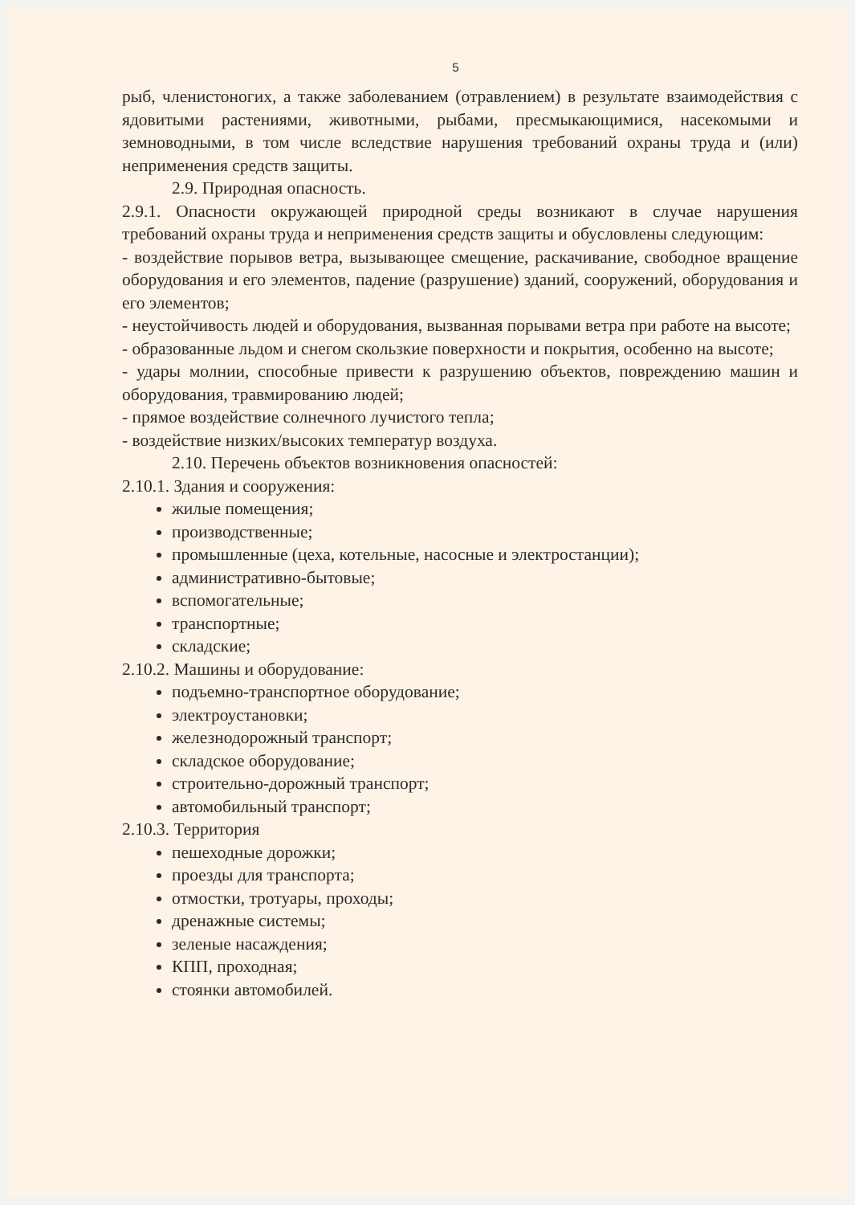5
рыб, членистоногих, а также заболеванием (отравлением) в результате взаимодействия с ядовитыми растениями, животными, рыбами, пресмыкающимися, насекомыми и земноводными, в том числе вследствие нарушения требований охраны труда и (или) неприменения средств защиты.
2.9. Природная опасность.
2.9.1. Опасности окружающей природной среды возникают в случае нарушения требований охраны труда и неприменения средств защиты и обусловлены следующим:
- воздействие порывов ветра, вызывающее смещение, раскачивание, свободное вращение оборудования и его элементов, падение (разрушение) зданий, сооружений, оборудования и его элементов;
- неустойчивость людей и оборудования, вызванная порывами ветра при работе на высоте;
- образованные льдом и снегом скользкие поверхности и покрытия, особенно на высоте;
- удары молнии, способные привести к разрушению объектов, повреждению машин и оборудования, травмированию людей;
- прямое воздействие солнечного лучистого тепла;
- воздействие низких/высоких температур воздуха.
2.10. Перечень объектов возникновения опасностей:
2.10.1. Здания и сооружения:
жилые помещения;
производственные;
промышленные (цеха, котельные, насосные и электростанции);
административно-бытовые;
вспомогательные;
транспортные;
складские;
2.10.2. Машины и оборудование:
подъемно-транспортное оборудование;
электроустановки;
железнодорожный транспорт;
складское оборудование;
строительно-дорожный транспорт;
автомобильный транспорт;
2.10.3. Территория
пешеходные дорожки;
проезды для транспорта;
отмостки, тротуары, проходы;
дренажные системы;
зеленые насаждения;
КПП, проходная;
стоянки автомобилей.